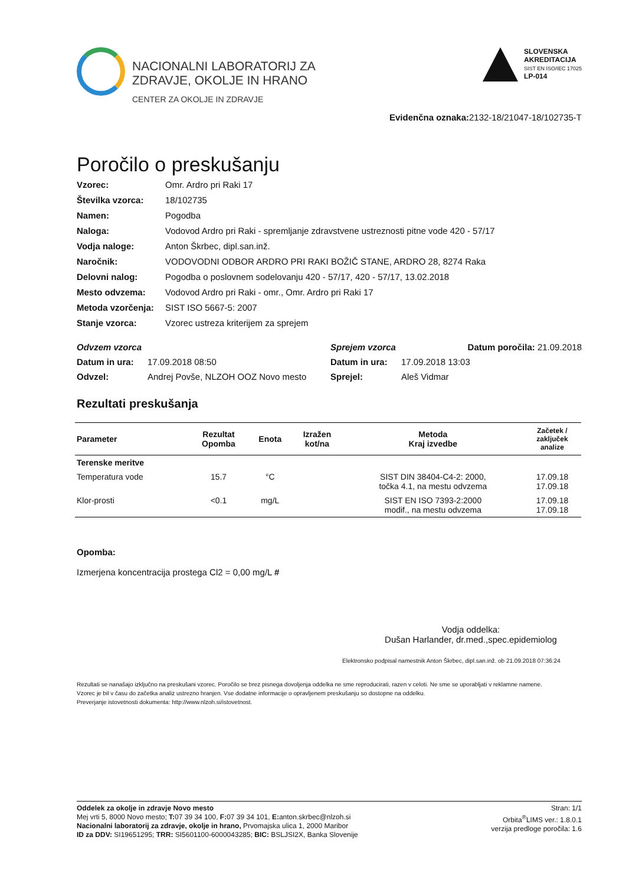NACIONALNI LABORATORIJ ZA
ZDRAVJE, OKOLJE IN HRANO
CENTER ZA OKOLJE IN ZDRAVJE
SLOVENSKA
AKREDITACIJA
SIST EN ISO/IEC 17025
LP-014
Evidenčna oznaka: 2132-18/21047-18/102735-T
Poročilo o preskušanju
Vzorec: Omr. Ardro pri Raki 17 Številka vzorca: 18/102735 Namen: Pogodba Naloga: Vodovod Ardro pri Raki - spremljanje zdravstvene ustreznosti pitne vode 420 - 57/17 Vodja naloge: Anton Škrbec, dipl.san.inž. Naročnik: VODOVODNI ODBOR ARDRO PRI RAKI BOŽIČ STANE, ARDRO 28, 8274 Raka Delovni nalog: Pogodba o poslovnem sodelovanju 420 - 57/17, 420 - 57/17, 13.02.2018 Mesto odvzema: Vodovod Ardro pri Raki - omr., Omr. Ardro pri Raki 17 Metoda vzorčenja: SIST ISO 5667-5: 2007 Stanje vzorca: Vzorec ustreza kriterijem za sprejem
Odvzem vzorca Sprejem vzorca Datum poročila: 21.09.2018 Datum in ura: 17.09.2018 08:50 Datum in ura: 17.09.2018 13:03 Odvzel: Andrej Povše, NLZOH OOZ Novo mesto Sprejel: Aleš Vidmar
Rezultati preskušanja
| Parameter | Rezultat Opomba | Enota | Izražen kot/na | Metoda Kraj izvedbe | Začetek / zaključek analize |
| --- | --- | --- | --- | --- | --- |
| Terenske meritve | | | | | |
| Temperatura vode | 15.7 | °C | | SIST DIN 38404-C4-2: 2000, točka 4.1, na mestu odvzema | 17.09.18 17.09.18 |
| Klor-prosti | <0.1 | mg/L | | SIST EN ISO 7393-2:2000 modif., na mestu odvzema | 17.09.18 17.09.18 |
Opomba:
Izmerjena koncentracija prostega Cl2 = 0,00 mg/L #
Vodja oddelka:
Dušan Harlander, dr.med.,spec.epidemiolog
Elektronsko podpisal namestnik Anton Škrbec, dipl.san.inž. ob 21.09.2018 07:36:24
Rezultati se nanašajo izključno na preskušani vzorec. Poročilo se brez pisnega dovoljenja oddelka ne sme reproducirati, razen v celoti. Ne sme se uporabljati v reklamne namene.
Vzorec je bil v času do začetka analiz ustrezno hranjen. Vse dodatne informacije o opravljenem preskušanju so dostopne na oddelku.
Preverjanje istovetnosti dokumenta: http://www.nlzoh.si/istovetnost.
Oddelek za okolje in zdravje Novo mesto
Mej vrti 5, 8000 Novo mesto; T: 07 39 34 100, F: 07 39 34 101, E: anton.skrbec@nlzoh.si
Nacionalni laboratorij za zdravje, okolje in hrano, Prvomajska ulica 1, 2000 Maribor
ID za DDV: SI19651295; TRR: SI5601100-6000043285; BIC: BSLJSI2X, Banka Slovenije
Stran: 1/1
Orbita<sup>®</sup>LIMS ver.: 1.8.0.1
verzija predloge poročila: 1.6